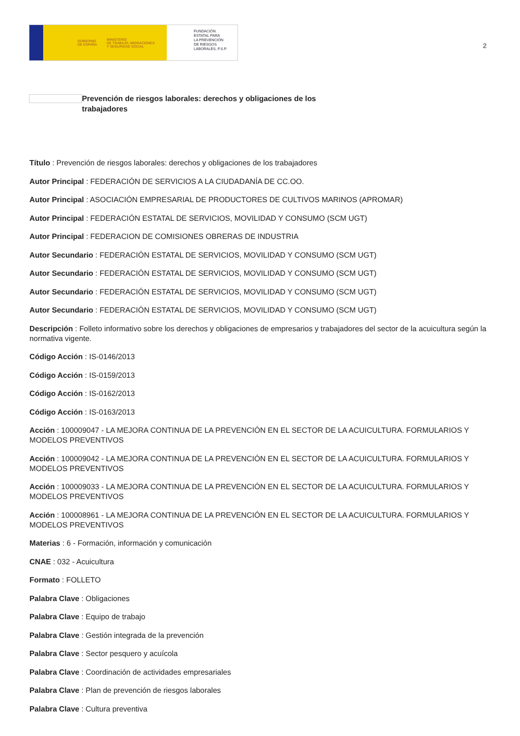GOBIERNO
DE ESPAÑA MINISTERIO
DE TRABAJO, MIGRACIONES
Y SEGURIDAD SOCIAL
FUNDACIÓN
ESTATAL PARA
LA PREVENCIÓN
DE RIESGOS
LABORALES, F.S.P.
2
Prevención de riesgos laborales: derechos y obligaciones de los trabajadores
Título : Prevención de riesgos laborales: derechos y obligaciones de los trabajadores
Autor Principal : FEDERACIÓN DE SERVICIOS A LA CIUDADANÍA DE CC.OO.
Autor Principal : ASOCIACIÓN EMPRESARIAL DE PRODUCTORES DE CULTIVOS MARINOS (APROMAR)
Autor Principal : FEDERACIÓN ESTATAL DE SERVICIOS, MOVILIDAD Y CONSUMO (SCM UGT)
Autor Principal : FEDERACION DE COMISIONES OBRERAS DE INDUSTRIA
Autor Secundario : FEDERACIÓN ESTATAL DE SERVICIOS, MOVILIDAD Y CONSUMO (SCM UGT)
Autor Secundario : FEDERACIÓN ESTATAL DE SERVICIOS, MOVILIDAD Y CONSUMO (SCM UGT)
Autor Secundario : FEDERACIÓN ESTATAL DE SERVICIOS, MOVILIDAD Y CONSUMO (SCM UGT)
Autor Secundario : FEDERACIÓN ESTATAL DE SERVICIOS, MOVILIDAD Y CONSUMO (SCM UGT)
Descripción : Folleto informativo sobre los derechos y obligaciones de empresarios y trabajadores del sector de la acuicultura según la normativa vigente.
Código Acción : IS-0146/2013
Código Acción : IS-0159/2013
Código Acción : IS-0162/2013
Código Acción : IS-0163/2013
Acción : 100009047 - LA MEJORA CONTINUA DE LA PREVENCIÓN EN EL SECTOR DE LA ACUICULTURA. FORMULARIOS Y MODELOS PREVENTIVOS
Acción : 100009042 - LA MEJORA CONTINUA DE LA PREVENCIÓN EN EL SECTOR DE LA ACUICULTURA. FORMULARIOS Y MODELOS PREVENTIVOS
Acción : 100009033 - LA MEJORA CONTINUA DE LA PREVENCIÓN EN EL SECTOR DE LA ACUICULTURA. FORMULARIOS Y MODELOS PREVENTIVOS
Acción : 100008961 - LA MEJORA CONTINUA DE LA PREVENCIÓN EN EL SECTOR DE LA ACUICULTURA. FORMULARIOS Y MODELOS PREVENTIVOS
Materias : 6 - Formación, información y comunicación
CNAE : 032 - Acuicultura
Formato : FOLLETO
Palabra Clave : Obligaciones
Palabra Clave : Equipo de trabajo
Palabra Clave : Gestión integrada de la prevención
Palabra Clave : Sector pesquero y acuícola
Palabra Clave : Coordinación de actividades empresariales
Palabra Clave : Plan de prevención de riesgos laborales
Palabra Clave : Cultura preventiva